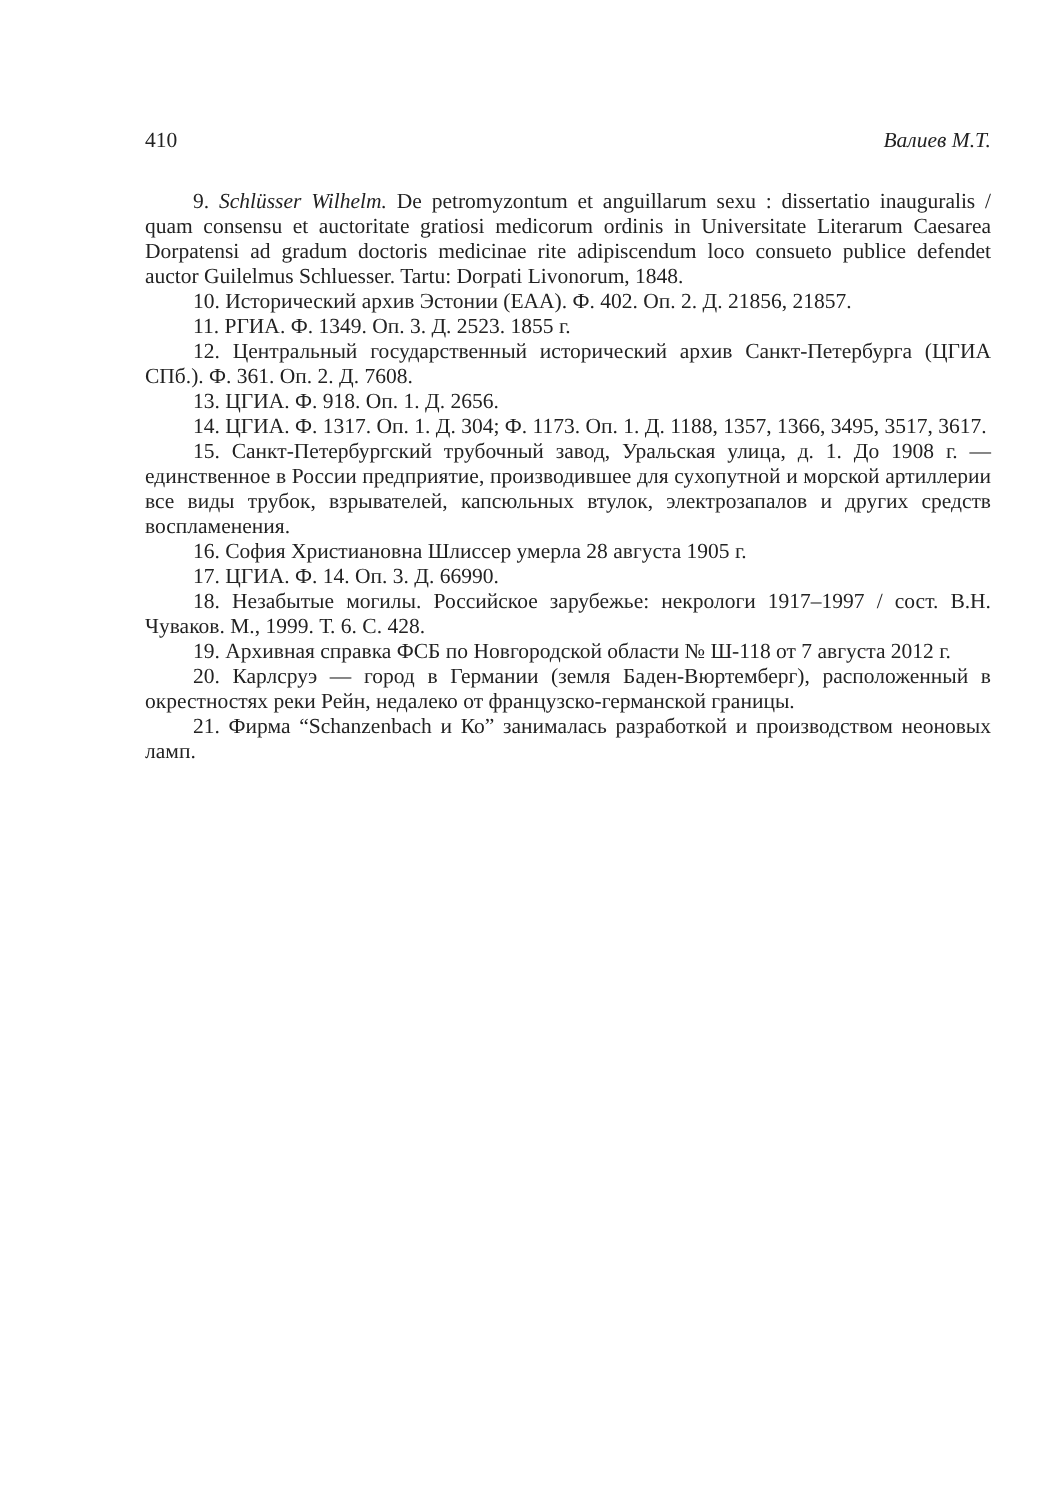410 Валиев М.Т.
9. Schlüsser Wilhelm. De petromyzontum et anguillarum sexu : dissertatio inauguralis / quam consensu et auctoritate gratiosi medicorum ordinis in Universitate Literarum Caesarea Dorpatensi ad gradum doctoris medicinae rite adipiscendum loco consueto publice defendet auctor Guilelmus Schluesser. Tartu: Dorpati Livonorum, 1848.
10. Исторический архив Эстонии (ЕАА). Ф. 402. Оп. 2. Д. 21856, 21857.
11. РГИА. Ф. 1349. Оп. 3. Д. 2523. 1855 г.
12. Центральный государственный исторический архив Санкт-Петербурга (ЦГИА СПб.). Ф. 361. Оп. 2. Д. 7608.
13. ЦГИА. Ф. 918. Оп. 1. Д. 2656.
14. ЦГИА. Ф. 1317. Оп. 1. Д. 304; Ф. 1173. Оп. 1. Д. 1188, 1357, 1366, 3495, 3517, 3617.
15. Санкт-Петербургский трубочный завод, Уральская улица, д. 1. До 1908 г. — единственное в России предприятие, производившее для сухопутной и морской артиллерии все виды трубок, взрывателей, капсюльных втулок, электрозапалов и других средств воспламенения.
16. София Христиановна Шлиссер умерла 28 августа 1905 г.
17. ЦГИА. Ф. 14. Оп. 3. Д. 66990.
18. Незабытые могилы. Российское зарубежье: некрологи 1917–1997 / сост. В.Н. Чуваков. М., 1999. Т. 6. С. 428.
19. Архивная справка ФСБ по Новгородской области № Ш-118 от 7 августа 2012 г.
20. Карлсруэ — город в Германии (земля Баден-Вюртемберг), расположенный в окрестностях реки Рейн, недалеко от французско-германской границы.
21. Фирма “Schanzenbach и Ко” занималась разработкой и производством неоновых ламп.